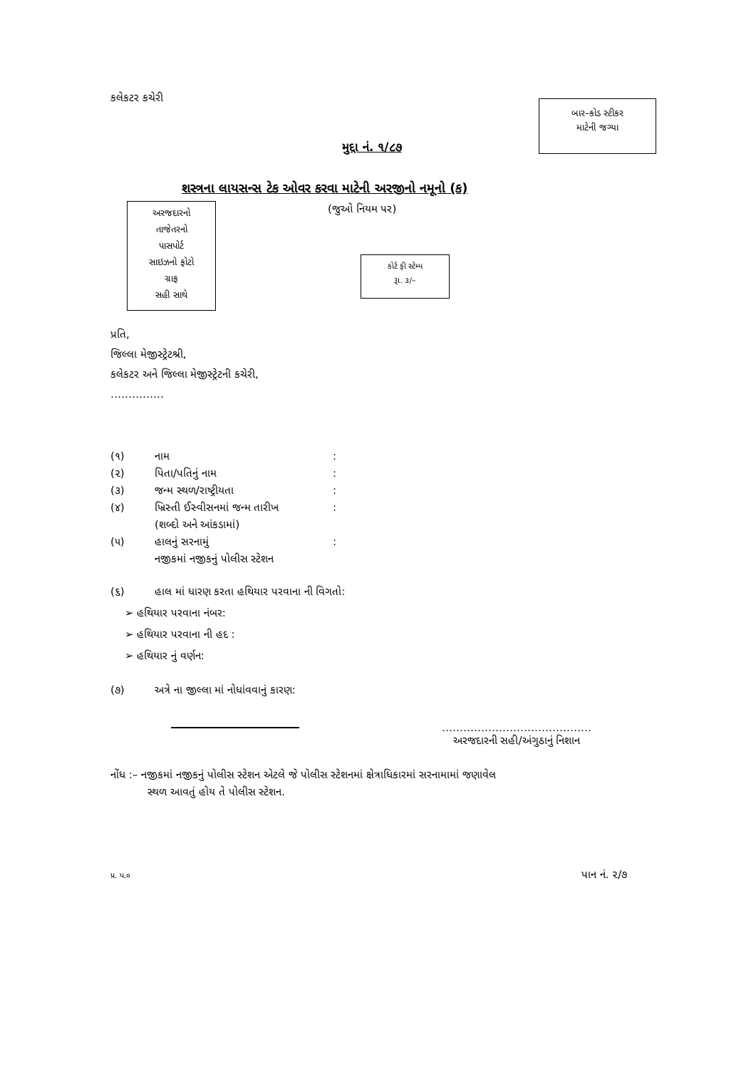કલેકટર કચેરી
બાર–કોડ સ્ટીકર
માટેની જગ્યા
મુદ્દા નં. ૧/૮૭
શસ્ત્રના લાયસન્સ ટેક ઓવર કરવા માટેની અરજીનો નમૂનો (ક)
(જુઓ નિયમ પર)
અરજદારનો
તાજેતરનો
પાસપોર્ટ
સાઇઝનો ફોટો
ગ્રાફ
સહી સાથે
કોર્ટ ફી સ્ટેમ્પ
રૂા. ૩/–
પ્રતિ,
જિલ્લા મેજીસ્ટ્રેટશ્રી,
કલેકટર અને જિલ્લા મેજીસ્ટ્રેટની કચેરી,
……………
(૧) નામ:
(૨) પિતા/પતિનું નામ:
(૩) જન્મ સ્થળ/રાષ્ટ્રીયતા:
(૪) ખ્રિસ્તી ઈસ્વીસનમાં જન્મ તારીખ:
(શબ્દો અને આંકડામાં)
(૫) હાલનું સરનામું:
નજીકમાં નજીકનું પોલીસ સ્ટેશન
(૬) હાલ માં ધારણ કરતા હથિયાર પરવાના ની વિગતો:
➢ હથિયાર પરવાના નંબર:
➢ હથિયાર પરવાના ની હદ :
➢ હથિયાર નું વર્ણન:
(૭) અત્રે ના જીલ્લા માં નોધાંવવાનું કારણ:
……………………………………
અરજદારની સહી/અંગુઠાનું નિશાન
નોંધ :– નજીકમાં નજીકનું પોલીસ સ્ટેશન એટલે જે પોલીસ સ્ટેશનમાં ક્ષેત્રાધિકારમાં સરનામામાં જણાવેલ
સ્થળ આવતું હોય તે પોલીસ સ્ટેશન.
પ્ર. પ.૦ પાન નં. ૨/૭